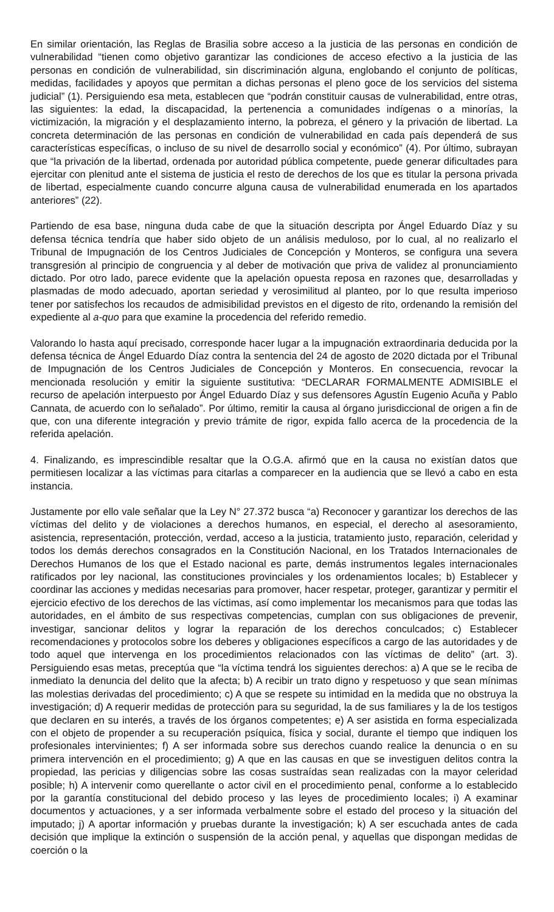En similar orientación, las Reglas de Brasilia sobre acceso a la justicia de las personas en condición de vulnerabilidad “tienen como objetivo garantizar las condiciones de acceso efectivo a la justicia de las personas en condición de vulnerabilidad, sin discriminación alguna, englobando el conjunto de políticas, medidas, facilidades y apoyos que permitan a dichas personas el pleno goce de los servicios del sistema judicial” (1). Persiguiendo esa meta, establecen que “podrán constituir causas de vulnerabilidad, entre otras, las siguientes: la edad, la discapacidad, la pertenencia a comunidades indígenas o a minorías, la victimización, la migración y el desplazamiento interno, la pobreza, el género y la privación de libertad. La concreta determinación de las personas en condición de vulnerabilidad en cada país dependerá de sus características específicas, o incluso de su nivel de desarrollo social y económico” (4). Por último, subrayan que “la privación de la libertad, ordenada por autoridad pública competente, puede generar dificultades para ejercitar con plenitud ante el sistema de justicia el resto de derechos de los que es titular la persona privada de libertad, especialmente cuando concurre alguna causa de vulnerabilidad enumerada en los apartados anteriores” (22).
Partiendo de esa base, ninguna duda cabe de que la situación descripta por Ángel Eduardo Díaz y su defensa técnica tendría que haber sido objeto de un análisis meduloso, por lo cual, al no realizarlo el Tribunal de Impugnación de los Centros Judiciales de Concepción y Monteros, se configura una severa transgresión al principio de congruencia y al deber de motivación que priva de validez al pronunciamiento dictado. Por otro lado, parece evidente que la apelación opuesta reposa en razones que, desarrolladas y plasmadas de modo adecuado, aportan seriedad y verosimilitud al planteo, por lo que resulta imperioso tener por satisfechos los recaudos de admisibilidad previstos en el digesto de rito, ordenando la remisión del expediente al a-quo para que examine la procedencia del referido remedio.
Valorando lo hasta aquí precisado, corresponde hacer lugar a la impugnación extraordinaria deducida por la defensa técnica de Ángel Eduardo Díaz contra la sentencia del 24 de agosto de 2020 dictada por el Tribunal de Impugnación de los Centros Judiciales de Concepción y Monteros. En consecuencia, revocar la mencionada resolución y emitir la siguiente sustitutiva: “DECLARAR FORMALMENTE ADMISIBLE el recurso de apelación interpuesto por Ángel Eduardo Díaz y sus defensores Agustín Eugenio Acuña y Pablo Cannata, de acuerdo con lo señalado”. Por último, remitir la causa al órgano jurisdiccional de origen a fin de que, con una diferente integración y previo trámite de rigor, expida fallo acerca de la procedencia de la referida apelación.
4. Finalizando, es imprescindible resaltar que la O.G.A. afirmó que en la causa no existían datos que permitiesen localizar a las víctimas para citarlas a comparecer en la audiencia que se llevó a cabo en esta instancia.
Justamente por ello vale señalar que la Ley N° 27.372 busca “a) Reconocer y garantizar los derechos de las víctimas del delito y de violaciones a derechos humanos, en especial, el derecho al asesoramiento, asistencia, representación, protección, verdad, acceso a la justicia, tratamiento justo, reparación, celeridad y todos los demás derechos consagrados en la Constitución Nacional, en los Tratados Internacionales de Derechos Humanos de los que el Estado nacional es parte, demás instrumentos legales internacionales ratificados por ley nacional, las constituciones provinciales y los ordenamientos locales; b) Establecer y coordinar las acciones y medidas necesarias para promover, hacer respetar, proteger, garantizar y permitir el ejercicio efectivo de los derechos de las víctimas, así como implementar los mecanismos para que todas las autoridades, en el ámbito de sus respectivas competencias, cumplan con sus obligaciones de prevenir, investigar, sancionar delitos y lograr la reparación de los derechos conculcados; c) Establecer recomendaciones y protocolos sobre los deberes y obligaciones específicos a cargo de las autoridades y de todo aquel que intervenga en los procedimientos relacionados con las víctimas de delito” (art. 3). Persiguiendo esas metas, preceptúa que “la víctima tendrá los siguientes derechos: a) A que se le reciba de inmediato la denuncia del delito que la afecta; b) A recibir un trato digno y respetuoso y que sean mínimas las molestias derivadas del procedimiento; c) A que se respete su intimidad en la medida que no obstruya la investigación; d) A requerir medidas de protección para su seguridad, la de sus familiares y la de los testigos que declaren en su interés, a través de los órganos competentes; e) A ser asistida en forma especializada con el objeto de propender a su recuperación psíquica, física y social, durante el tiempo que indiquen los profesionales intervinientes; f) A ser informada sobre sus derechos cuando realice la denuncia o en su primera intervención en el procedimiento; g) A que en las causas en que se investiguen delitos contra la propiedad, las pericias y diligencias sobre las cosas sustraídas sean realizadas con la mayor celeridad posible; h) A intervenir como querellante o actor civil en el procedimiento penal, conforme a lo establecido por la garantía constitucional del debido proceso y las leyes de procedimiento locales; i) A examinar documentos y actuaciones, y a ser informada verbalmente sobre el estado del proceso y la situación del imputado; j) A aportar información y pruebas durante la investigación; k) A ser escuchada antes de cada decisión que implique la extinción o suspensión de la acción penal, y aquellas que dispongan medidas de coerción o la